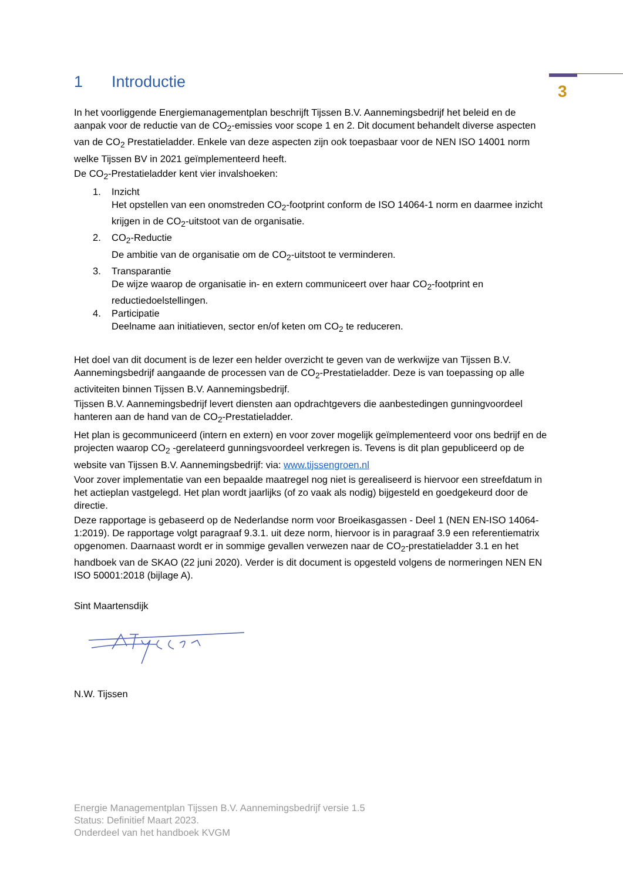3
1 Introductie
In het voorliggende Energiemanagementplan beschrijft Tijssen B.V. Aannemingsbedrijf het beleid en de aanpak voor de reductie van de CO<sub>2</sub>-emissies voor scope 1 en 2. Dit document behandelt diverse aspecten van de CO<sub>2</sub> Prestatieladder. Enkele van deze aspecten zijn ook toepasbaar voor de NEN ISO 14001 norm welke Tijssen BV in 2021 geïmplementeerd heeft.
De CO<sub>2</sub>-Prestatieladder kent vier invalshoeken:
1. Inzicht
Het opstellen van een onomstreden CO<sub>2</sub>-footprint conform de ISO 14064-1 norm en daarmee inzicht krijgen in de CO<sub>2</sub>-uitstoot van de organisatie.
2. CO<sub>2</sub>-Reductie
De ambitie van de organisatie om de CO<sub>2</sub>-uitstoot te verminderen.
3. Transparantie
De wijze waarop de organisatie in- en extern communiceert over haar CO<sub>2</sub>-footprint en reductiedoelstellingen.
4. Participatie
Deelname aan initiatieven, sector en/of keten om CO<sub>2</sub> te reduceren.
Het doel van dit document is de lezer een helder overzicht te geven van de werkwijze van Tijssen B.V. Aannemingsbedrijf aangaande de processen van de CO<sub>2</sub>-Prestatieladder. Deze is van toepassing op alle activiteiten binnen Tijssen B.V. Aannemingsbedrijf.
Tijssen B.V. Aannemingsbedrijf levert diensten aan opdrachtgevers die aanbestedingen gunningvoordeel hanteren aan de hand van de CO<sub>2</sub>-Prestatieladder.
Het plan is gecommuniceerd (intern en extern) en voor zover mogelijk geïmplementeerd voor ons bedrijf en de projecten waarop CO<sub>2</sub> -gerelateerd gunningsvoordeel verkregen is. Tevens is dit plan gepubliceerd op de website van Tijssen B.V. Aannemingsbedrijf: via: www.tijssengroen.nl
Voor zover implementatie van een bepaalde maatregel nog niet is gerealiseerd is hiervoor een streefdatum in het actieplan vastgelegd. Het plan wordt jaarlijks (of zo vaak als nodig) bijgesteld en goedgekeurd door de directie.
Deze rapportage is gebaseerd op de Nederlandse norm voor Broeikasgassen - Deel 1 (NEN EN-ISO 14064-1:2019). De rapportage volgt paragraaf 9.3.1. uit deze norm, hiervoor is in paragraaf 3.9 een referentiematrix opgenomen. Daarnaast wordt er in sommige gevallen verwezen naar de CO<sub>2</sub>-prestatieladder 3.1 en het handboek van de SKAO (22 juni 2020). Verder is dit document is opgesteld volgens de normeringen NEN EN ISO 50001:2018 (bijlage A).
Sint Maartensdijk
N.W. Tijssen
Energie Managementplan Tijssen B.V. Aannemingsbedrijf versie 1.5
Status: Definitief Maart 2023.
Onderdeel van het handboek KVGM